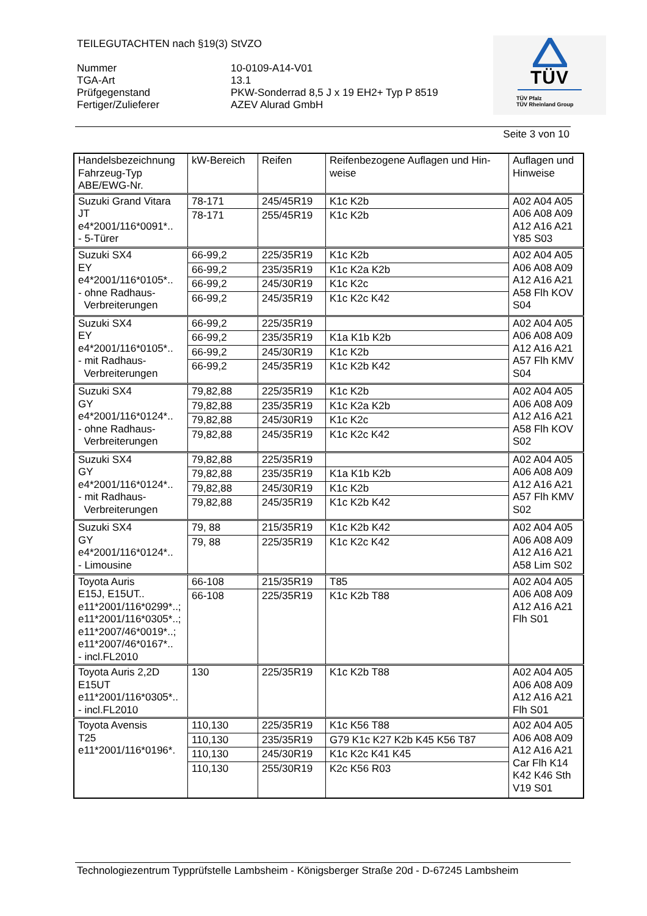TEILEGUTACHTEN nach §19(3) StVZO
Nummer
10-0109-A14-V01
TGA-Art
13.1
Prüfgegenstand
PKW-Sonderrad 8,5 J x 19 EH2+ Typ P 8519
Fertiger/Zulieferer
AZEV Alurad GmbH
TÜV
TÜV Pfalz
TÜV Rheinland Group
Seite 3 von 10
| Handelsbezeichnung Fahrzeug-Typ ABE/EWG-Nr. | kW-Bereich | Reifen | Reifenbezogene Auflagen und Hin- weise | Auflagen und Hinweise |
| --- | --- | --- | --- | --- |
| Suzuki Grand Vitara JT e4*2001/116*0091*.. - 5-Türer | 78-171 | 245/45R19 | K1c K2b | A02 A04 A05 A06 A08 A09 A12 A16 A21 Y85 S03 |
| | 78-171 | 255/45R19 | K1c K2b | |
| Suzuki SX4 EY e4*2001/116*0105*.. - ohne Radhaus- Verbreiterungen | 66-99,2 | 225/35R19 | K1c K2b | A02 A04 A05 A06 A08 A09 A12 A16 A21 A58 Flh KOV S04 |
| | 66-99,2 | 235/35R19 | K1c K2a K2b | |
| | 66-99,2 | 245/30R19 | K1c K2c | |
| | 66-99,2 | 245/35R19 | K1c K2c K42 | |
| Suzuki SX4 EY e4*2001/116*0105*.. - mit Radhaus- Verbreiterungen | 66-99,2 | 225/35R19 | | A02 A04 A05 A06 A08 A09 A12 A16 A21 A57 Flh KMV S04 |
| | 66-99,2 | 235/35R19 | K1a K1b K2b | |
| | 66-99,2 | 245/30R19 | K1c K2b | |
| | 66-99,2 | 245/35R19 | K1c K2b K42 | |
| Suzuki SX4 GY e4*2001/116*0124*.. - ohne Radhaus- Verbreiterungen | 79,82,88 | 225/35R19 | K1c K2b | A02 A04 A05 A06 A08 A09 A12 A16 A21 A58 Flh KOV S02 |
| | 79,82,88 | 235/35R19 | K1c K2a K2b | |
| | 79,82,88 | 245/30R19 | K1c K2c | |
| | 79,82,88 | 245/35R19 | K1c K2c K42 | |
| Suzuki SX4 GY e4*2001/116*0124*.. - mit Radhaus- Verbreiterungen | 79,82,88 | 225/35R19 | | A02 A04 A05 A06 A08 A09 A12 A16 A21 A57 Flh KMV S02 |
| | 79,82,88 | 235/35R19 | K1a K1b K2b | |
| | 79,82,88 | 245/30R19 | K1c K2b | |
| | 79,82,88 | 245/35R19 | K1c K2b K42 | |
| Suzuki SX4 GY e4*2001/116*0124*.. - Limousine | 79, 88 | 215/35R19 | K1c K2b K42 | A02 A04 A05 A06 A08 A09 A12 A16 A21 A58 Lim S02 |
| | 79, 88 | 225/35R19 | K1c K2c K42 | |
| Toyota Auris E15J, E15UT.. e11*2001/116*0299*..; e11*2001/116*0305*..; e11*2007/46*0019*..; e11*2007/46*0167*.. - incl.FL2010 | 66-108 | 215/35R19 | T85 | A02 A04 A05 A06 A08 A09 A12 A16 A21 Flh S01 |
| | 66-108 | 225/35R19 | K1c K2b T88 | |
| Toyota Auris 2,2D E15UT e11*2001/116*0305*.. - incl.FL2010 | 130 | 225/35R19 | K1c K2b T88 | A02 A04 A05 A06 A08 A09 A12 A16 A21 Flh S01 |
| Toyota Avensis T25 e11*2001/116*0196*. | 110,130 | 225/35R19 | K1c K56 T88 | A02 A04 A05 A06 A08 A09 A12 A16 A21 Car Flh K14 K42 K46 Sth V19 S01 |
| | 110,130 | 235/35R19 | G79 K1c K27 K2b K45 K56 T87 | |
| | 110,130 | 245/30R19 | K1c K2c K41 K45 | |
| | 110,130 | 255/30R19 | K2c K56 R03 | |
Technologiezentrum Typprüfstelle Lambsheim - Königsberger Straße 20d - D-67245 Lambsheim